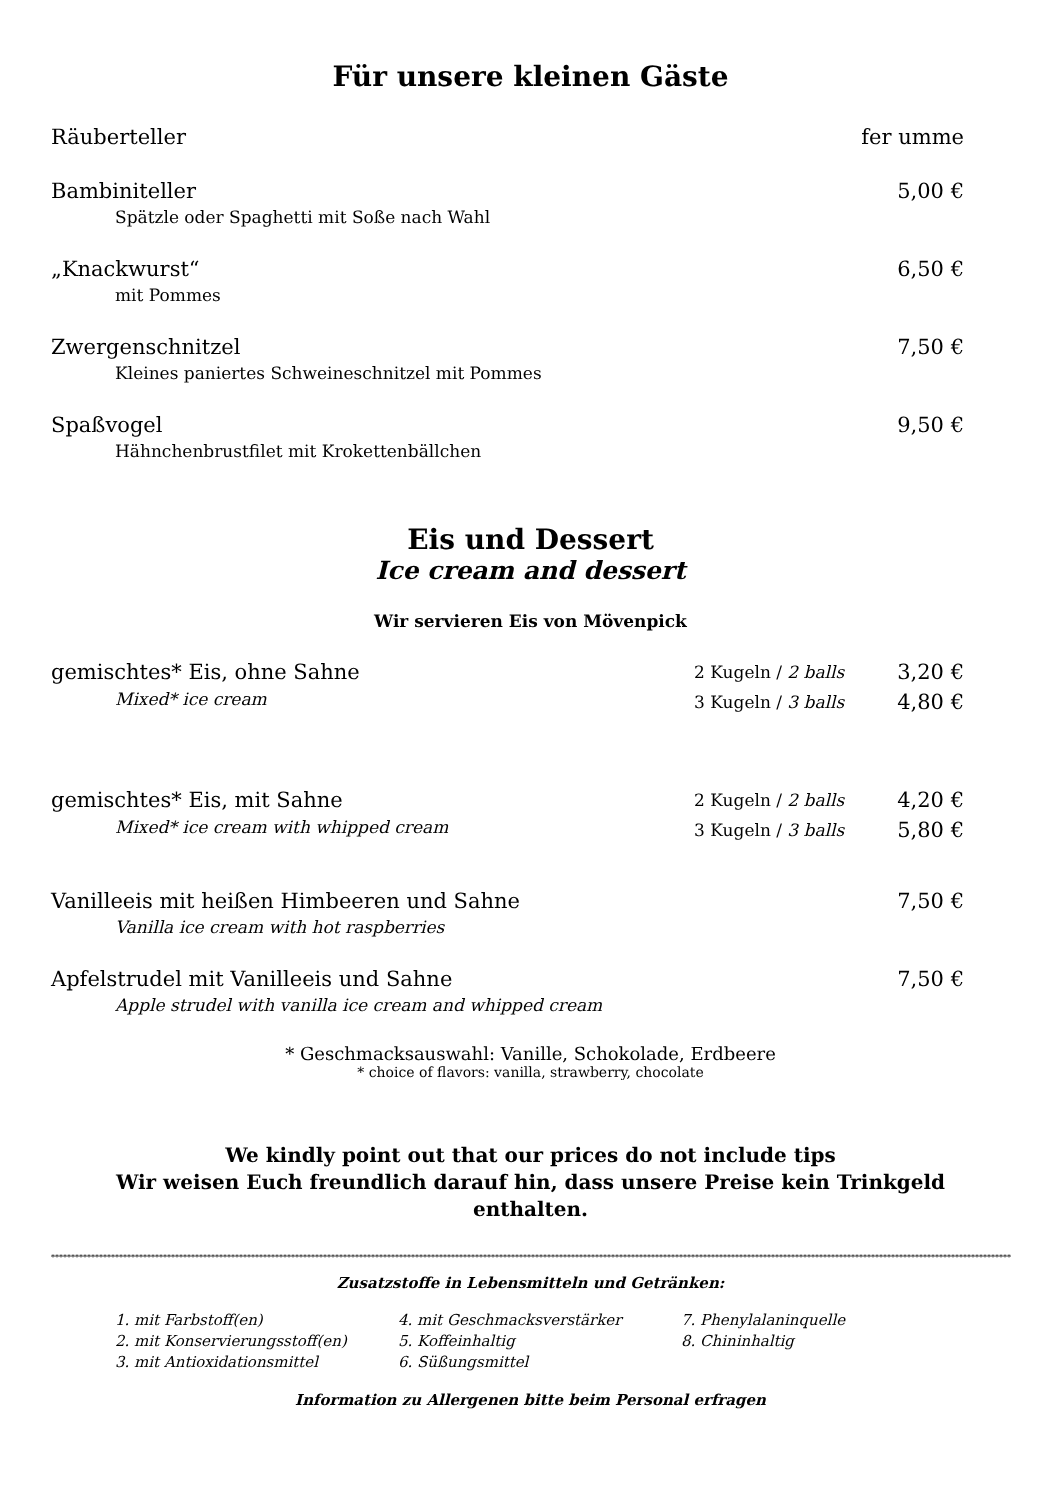Für unsere kleinen Gäste
Räuberteller fer umme
Bambiniteller 5,00 €
Spätzle oder Spaghetti mit Soße nach Wahl
„Knackwurst“6,50 €
mit Pommes
Zwergenschnitzel 7,50 €
Kleines paniertes Schweineschnitzel mit Pommes
Spaßvogel 9,50 €
Hähnchenbrustfilet mit Krokettenbällchen
Eis und Dessert
Ice cream and dessert
Wir servieren Eis von Mövenpick
gemischtes* Eis, ohne Sahne 2 Kugeln / 2 balls 3,20 €
Mixed* ice cream 3 Kugeln / 3 balls 4,80 €
gemischtes* Eis, mit Sahne 2 Kugeln / 2 balls 4,20 €
Mixed* ice cream with whipped cream 3 Kugeln / 3 balls 5,80 €
Vanilleeis mit heißen Himbeeren und Sahne 7,50 €
Vanilla ice cream with hot raspberries
Apfelstrudel mit Vanilleeis und Sahne 7,50 €
Apple strudel with vanilla ice cream and whipped cream
* Geschmacksauswahl: Vanille, Schokolade, Erdbeere
* choice of flavors: vanilla, strawberry, chocolate
We kindly point out that our prices do not include tips
Wir weisen Euch freundlich darauf hin, dass unsere Preise kein Trinkgeld enthalten.
****************************************************************************************************************************************************************************************************************************************************
Zusatzstoffe in Lebensmitteln und Getränken:
1. mit Farbstoff(en)
2. mit Konservierungsstoff(en)
3. mit Antioxidationsmittel
4. mit Geschmacksverstärker
5. Koffeinhaltig
6. Süßungsmittel
7. Phenylalaninquelle
8. Chininhaltig
Information zu Allergenen bitte beim Personal erfragen